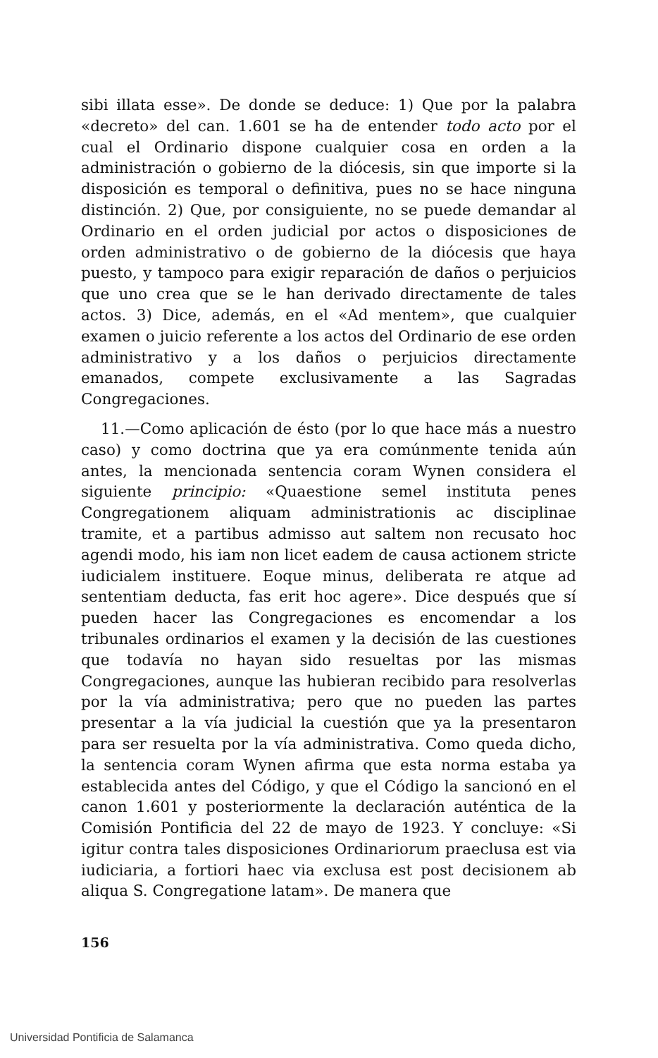sibi illata esse». De donde se deduce: 1) Que por la palabra «decreto» del can. 1.601 se ha de entender todo acto por el cual el Ordinario dispone cualquier cosa en orden a la administración o gobierno de la diócesis, sin que importe si la disposición es temporal o definitiva, pues no se hace ninguna distinción. 2) Que, por consiguiente, no se puede demandar al Ordinario en el orden judicial por actos o disposiciones de orden administrativo o de gobierno de la diócesis que haya puesto, y tampoco para exigir reparación de daños o perjuicios que uno crea que se le han derivado directamente de tales actos. 3) Dice, además, en el «Ad mentem», que cualquier examen o juicio referente a los actos del Ordinario de ese orden administrativo y a los daños o perjuicios directamente emanados, compete exclusivamente a las Sagradas Congregaciones.
11.—Como aplicación de ésto (por lo que hace más a nuestro caso) y como doctrina que ya era comúnmente tenida aún antes, la mencionada sentencia coram Wynen considera el siguiente principio: «Quaestione semel instituta penes Congregationem aliquam administrationis ac disciplinae tramite, et a partibus admisso aut saltem non recusato hoc agendi modo, his iam non licet eadem de causa actionem stricte iudicialem instituere. Eoque minus, deliberata re atque ad sententiam deducta, fas erit hoc agere». Dice después que sí pueden hacer las Congregaciones es encomendar a los tribunales ordinarios el examen y la decisión de las cuestiones que todavía no hayan sido resueltas por las mismas Congregaciones, aunque las hubieran recibido para resolverlas por la vía administrativa; pero que no pueden las partes presentar a la vía judicial la cuestión que ya la presentaron para ser resuelta por la vía administrativa. Como queda dicho, la sentencia coram Wynen afirma que esta norma estaba ya establecida antes del Código, y que el Código la sancionó en el canon 1.601 y posteriormente la declaración auténtica de la Comisión Pontificia del 22 de mayo de 1923. Y concluye: «Si igitur contra tales disposiciones Ordinariorum praeclusa est via iudiciaria, a fortiori haec via exclusa est post decisionem ab aliqua S. Congregatione latam». De manera que
156
Universidad Pontificia de Salamanca